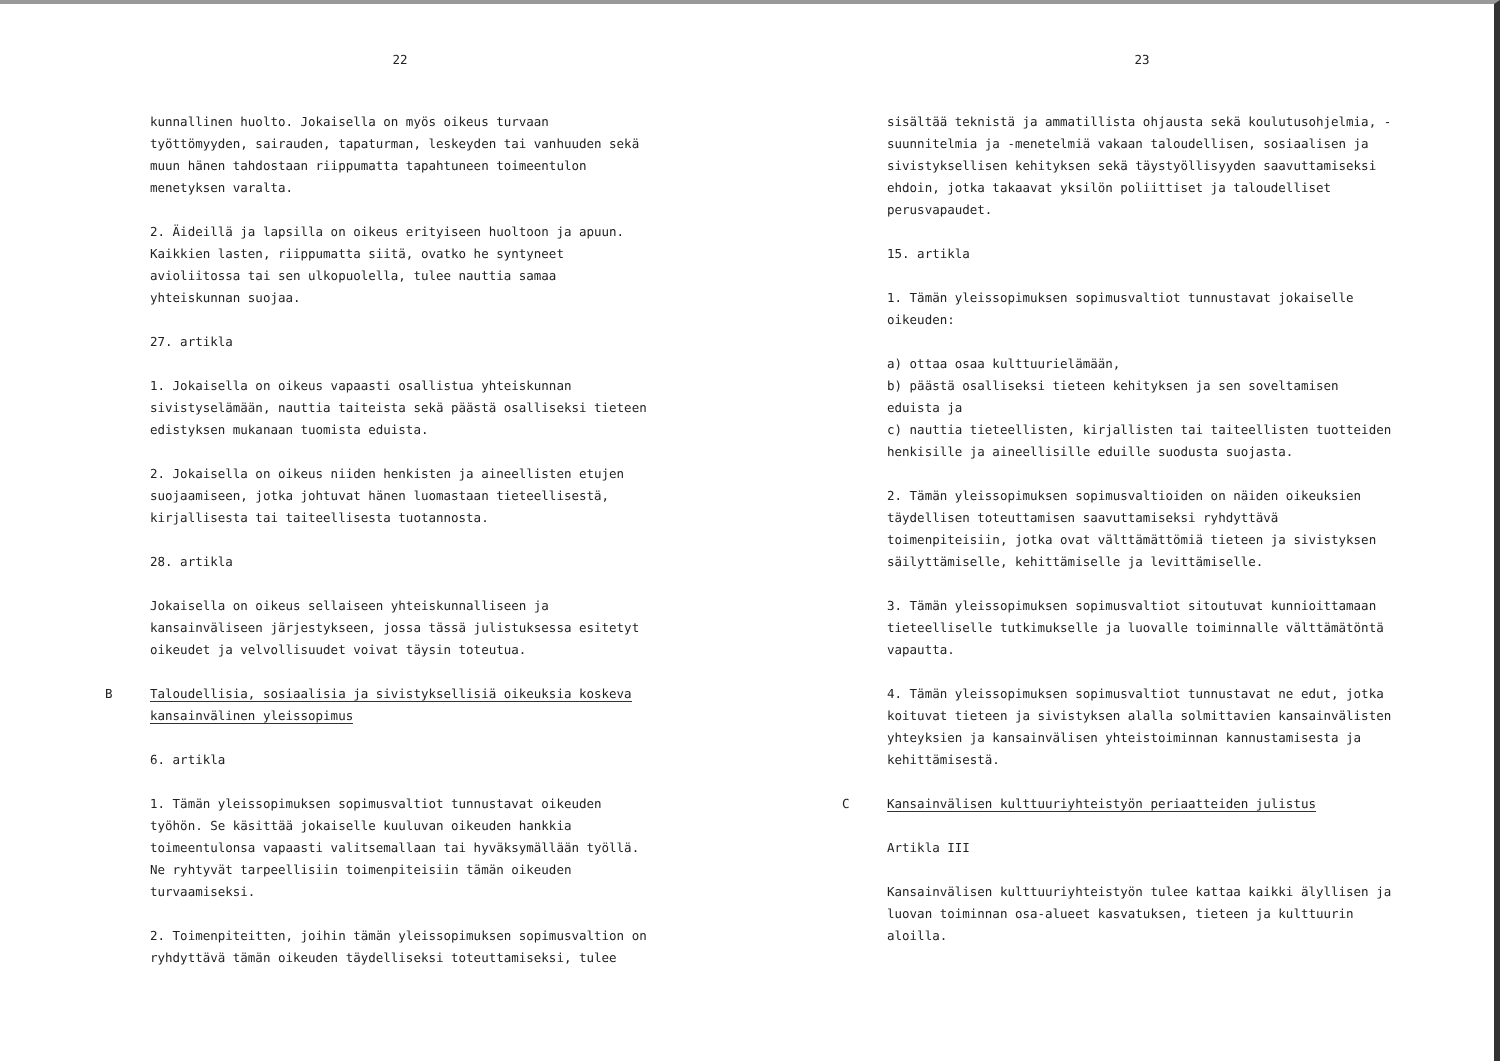22
kunnallinen huolto. Jokaisella on myös oikeus turvaan työttömyyden, sairauden, tapaturman, leskeyden tai vanhuuden sekä muun hänen tahdostaan riippumatta tapahtuneen toimeentulon menetyksen varalta.
2. Äideillä ja lapsilla on oikeus erityiseen huoltoon ja apuun. Kaikkien lasten, riippumatta siitä, ovatko he syntyneet avioliitossa tai sen ulkopuolella, tulee nauttia samaa yhteiskunnan suojaa.
27. artikla
1. Jokaisella on oikeus vapaasti osallistua yhteiskunnan sivistyselämään, nauttia taiteista sekä päästä osalliseksi tieteen edistyksen mukanaan tuomista eduista.
2. Jokaisella on oikeus niiden henkisten ja aineellisten etujen suojaamiseen, jotka johtuvat hänen luomastaan tieteellisestä, kirjallisesta tai taiteellisesta tuotannosta.
28. artikla
Jokaisella on oikeus sellaiseen yhteiskunnalliseen ja kansainväliseen järjestykseen, jossa tässä julistuksessa esitetyt oikeudet ja velvollisuudet voivat täysin toteutua.
B Taloudellisia, sosiaalisia ja sivistyksellisiä oikeuksia koskeva
kansainvälinen yleissopimus
6. artikla
1. Tämän yleissopimuksen sopimusvaltiot tunnustavat oikeuden työhön. Se käsittää jokaiselle kuuluvan oikeuden hankkia toimeentulonsa vapaasti valitsemallaan tai hyväksymällään työllä. Ne ryhtyvät tarpeellisiin toimenpiteisiin tämän oikeuden turvaamiseksi.
2. Toimenpiteitten, joihin tämän yleissopimuksen sopimusvaltion on ryhdyttävä tämän oikeuden täydelliseksi toteuttamiseksi, tulee
23
sisältää teknistä ja ammatillista ohjausta sekä koulutusohjelmia, -suunnitelmia ja -menetelmiä vakaan taloudellisen, sosiaalisen ja sivistyksellisen kehityksen sekä täystyöllisyyden saavuttamiseksi ehdoin, jotka takaavat yksilön poliittiset ja taloudelliset perusvapaudet.
15. artikla
1. Tämän yleissopimuksen sopimusvaltiot tunnustavat jokaiselle oikeuden:
a) ottaa osaa kulttuurielämään,
b) päästä osalliseksi tieteen kehityksen ja sen soveltamisen eduista ja
c) nauttia tieteellisten, kirjallisten tai taiteellisten tuotteiden henkisille ja aineellisille eduille suodusta suojasta.
2. Tämän yleissopimuksen sopimusvaltioiden on näiden oikeuksien täydellisen toteuttamisen saavuttamiseksi ryhdyttävä toimenpiteisiin, jotka ovat välttämättömiä tieteen ja sivistyksen säilyttämiselle, kehittämiselle ja levittämiselle.
3. Tämän yleissopimuksen sopimusvaltiot sitoutuvat kunnioittamaan tieteelliselle tutkimukselle ja luovalle toiminnalle välttämätöntä vapautta.
4. Tämän yleissopimuksen sopimusvaltiot tunnustavat ne edut, jotka koituvat tieteen ja sivistyksen alalla solmittavien kansainvälisten yhteyksien ja kansainvälisen yhteistoiminnan kannustamisesta ja kehittämisestä.
C Kansainvälisen kulttuuriyhteistyön periaatteiden julistus
Artikla III
Kansainvälisen kulttuuriyhteistyön tulee kattaa kaikki älyllisen ja luovan toiminnan osa-alueet kasvatuksen, tieteen ja kulttuurin aloilla.